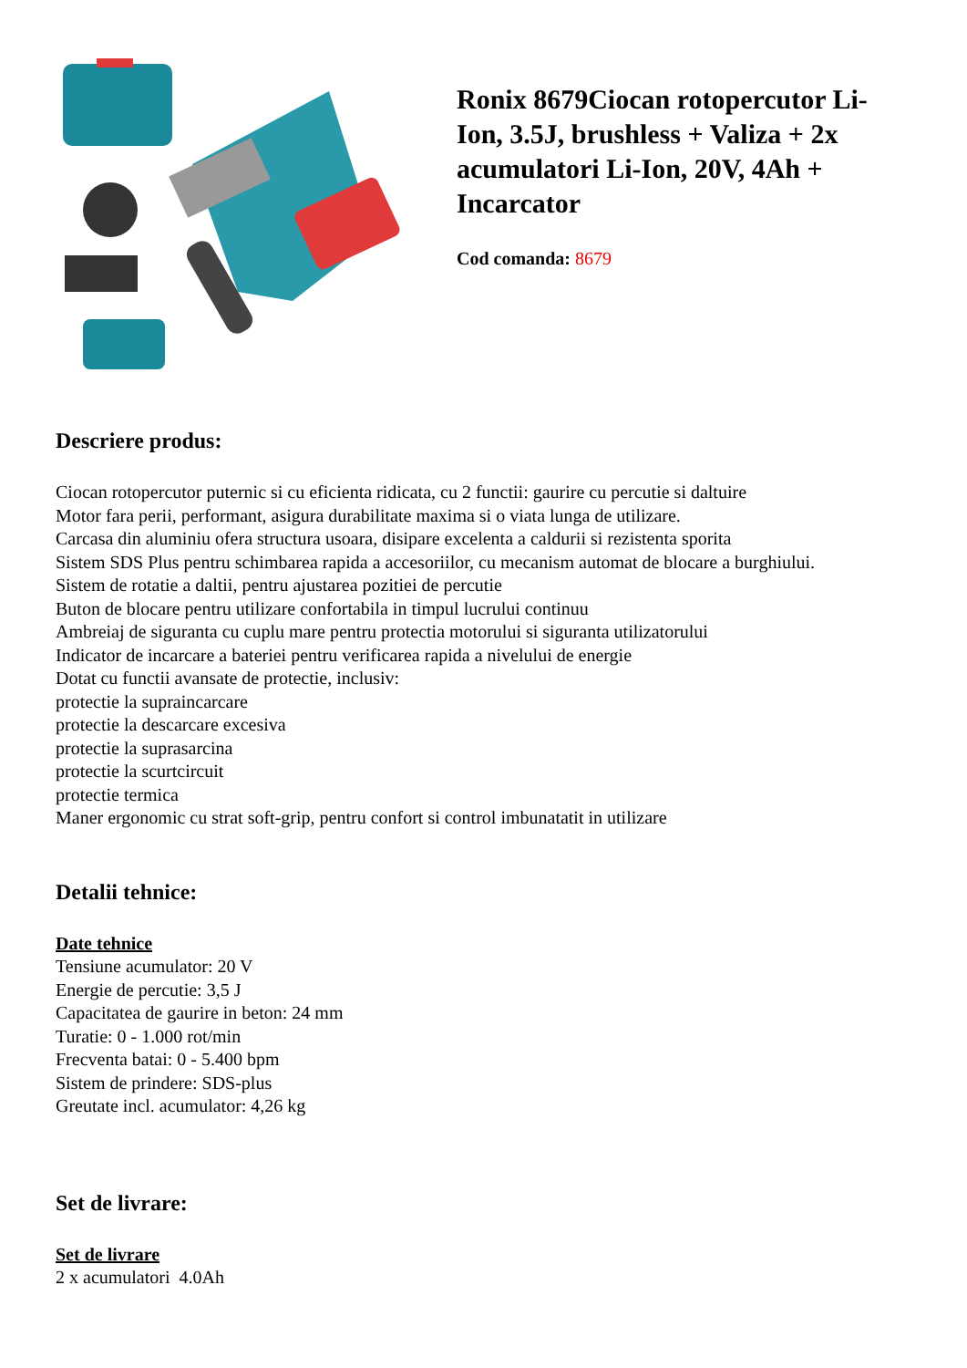Ronix 8679Ciocan rotopercutor Li-Ion, 3.5J, brushless + Valiza + 2x acumulatori Li-Ion, 20V, 4Ah + Incarcator
Cod comanda: 8679
Descriere produs:
Ciocan rotopercutor puternic si cu eficienta ridicata, cu 2 functii: gaurire cu percutie si daltuire
Motor fara perii, performant, asigura durabilitate maxima si o viata lunga de utilizare.
Carcasa din aluminiu ofera structura usoara, disipare excelenta a caldurii si rezistenta sporita
Sistem SDS Plus pentru schimbarea rapida a accesoriilor, cu mecanism automat de blocare a burghiului.
Sistem de rotatie a daltii, pentru ajustarea pozitiei de percutie
Buton de blocare pentru utilizare confortabila in timpul lucrului continuu
Ambreiaj de siguranta cu cuplu mare pentru protectia motorului si siguranta utilizatorului
Indicator de incarcare a bateriei pentru verificarea rapida a nivelului de energie
Dotat cu functii avansate de protectie, inclusiv:
protectie la supraincarcare
protectie la descarcare excesiva
protectie la suprasarcina
protectie la scurtcircuit
protectie termica
Maner ergonomic cu strat soft-grip, pentru confort si control imbunatatit in utilizare
Detalii tehnice:
Date tehnice
Tensiune acumulator: 20 V
Energie de percutie: 3,5 J
Capacitatea de gaurire in beton: 24 mm
Turatie: 0 - 1.000 rot/min
Frecventa batai: 0 - 5.400 bpm
Sistem de prindere: SDS-plus
Greutate incl. acumulator: 4,26 kg
Set de livrare:
Set de livrare
2 x acumulatori 4.0Ah